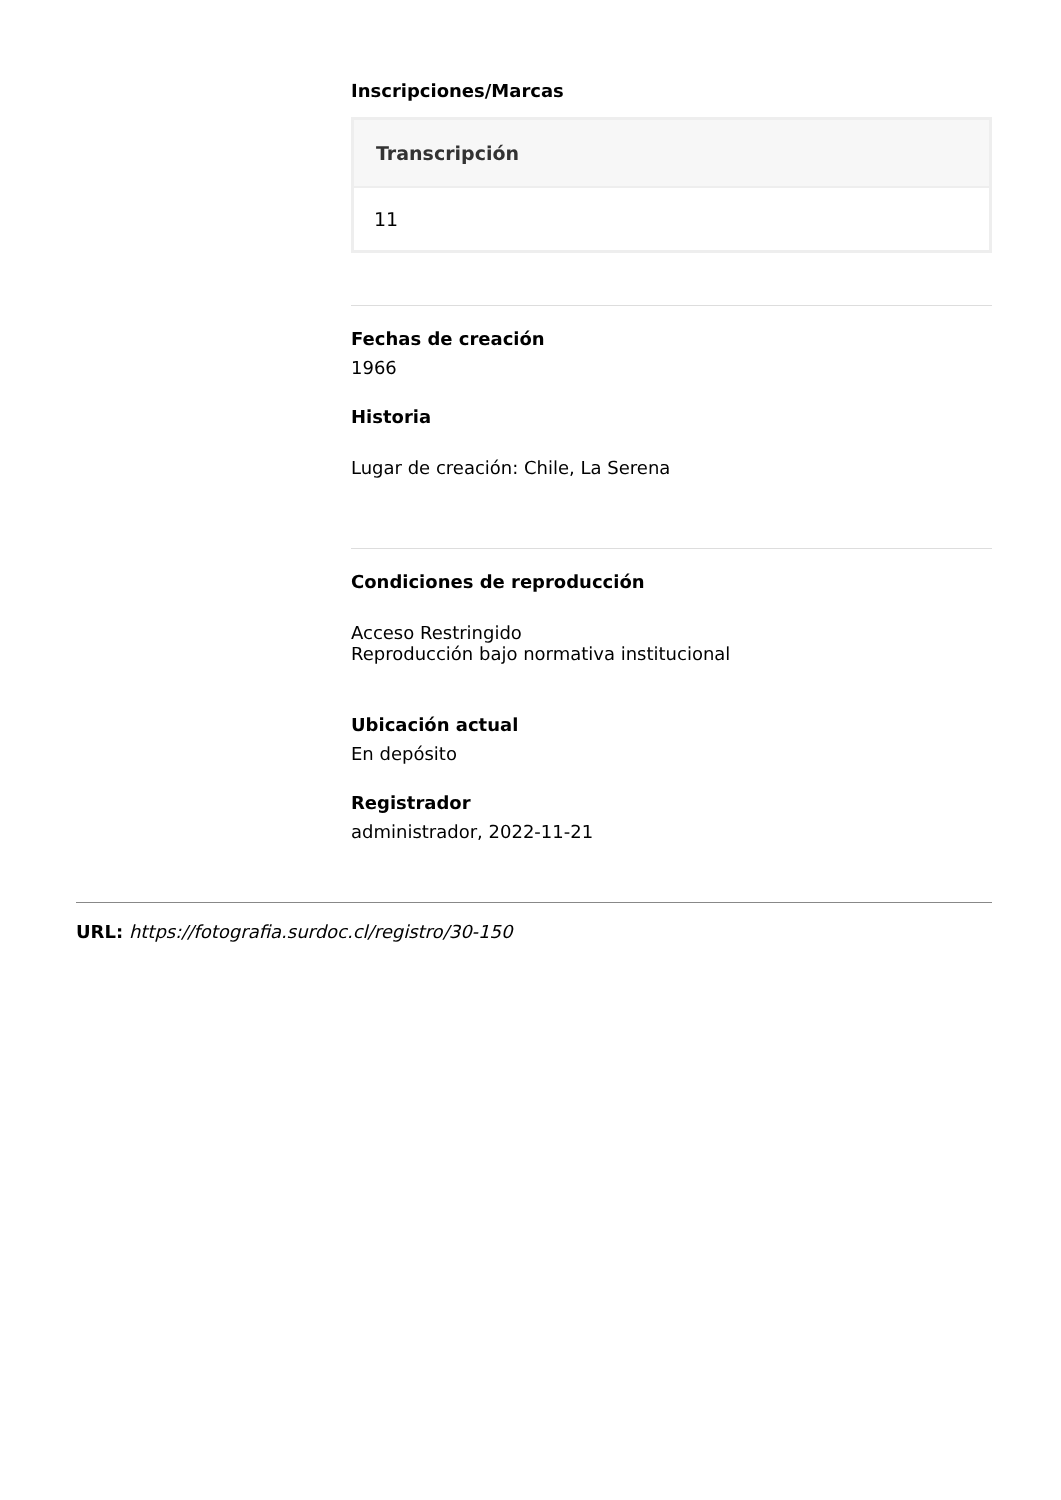Inscripciones/Marcas
| Transcripción |
| --- |
| 11 |
Fechas de creación
1966
Historia
Lugar de creación: Chile, La Serena
Condiciones de reproducción
Acceso Restringido
Reproducción bajo normativa institucional
Ubicación actual
En depósito
Registrador
administrador, 2022-11-21
URL: https://fotografia.surdoc.cl/registro/30-150